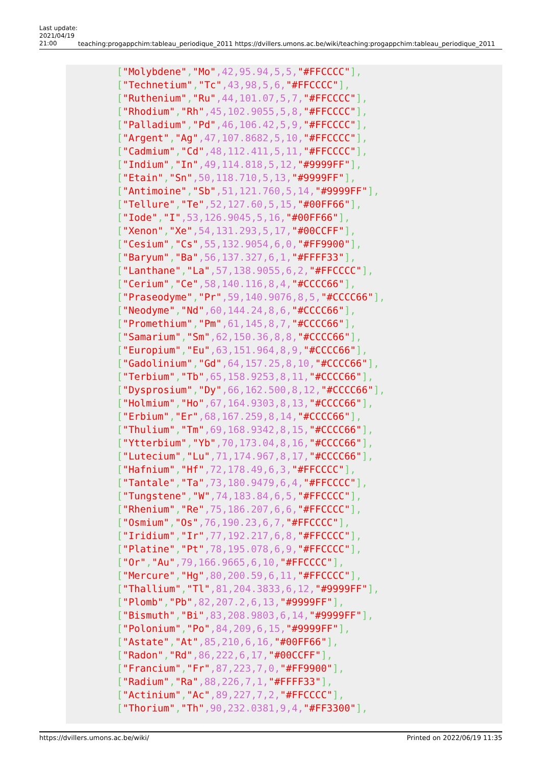Last update: 2021/04/19 21:00
teaching:progappchim:tableau_periodique_2011 https://dvillers.umons.ac.be/wiki/teaching:progappchim:tableau_periodique_2011
["Molybdene","Mo",42,95.94,5,5,"#FFCCCC"],
["Technetium","Tc",43,98,5,6,"#FFCCCC"],
["Ruthenium","Ru",44,101.07,5,7,"#FFCCCC"],
["Rhodium","Rh",45,102.9055,5,8,"#FFCCCC"],
["Palladium","Pd",46,106.42,5,9,"#FFCCCC"],
["Argent","Ag",47,107.8682,5,10,"#FFCCCC"],
["Cadmium","Cd",48,112.411,5,11,"#FFCCCC"],
["Indium","In",49,114.818,5,12,"#9999FF"],
["Etain","Sn",50,118.710,5,13,"#9999FF"],
["Antimoine","Sb",51,121.760,5,14,"#9999FF"],
["Tellure","Te",52,127.60,5,15,"#00FF66"],
["Iode","I",53,126.9045,5,16,"#00FF66"],
["Xenon","Xe",54,131.293,5,17,"#00CCFF"],
["Cesium","Cs",55,132.9054,6,0,"#FF9900"],
["Baryum","Ba",56,137.327,6,1,"#FFFF33"],
["Lanthane","La",57,138.9055,6,2,"#FFCCCC"],
["Cerium","Ce",58,140.116,8,4,"#CCCC66"],
["Praseodyme","Pr",59,140.9076,8,5,"#CCCC66"],
["Neodyme","Nd",60,144.24,8,6,"#CCCC66"],
["Promethium","Pm",61,145,8,7,"#CCCC66"],
["Samarium","Sm",62,150.36,8,8,"#CCCC66"],
["Europium","Eu",63,151.964,8,9,"#CCCC66"],
["Gadolinium","Gd",64,157.25,8,10,"#CCCC66"],
["Terbium","Tb",65,158.9253,8,11,"#CCCC66"],
["Dysprosium","Dy",66,162.500,8,12,"#CCCC66"],
["Holmium","Ho",67,164.9303,8,13,"#CCCC66"],
["Erbium","Er",68,167.259,8,14,"#CCCC66"],
["Thulium","Tm",69,168.9342,8,15,"#CCCC66"],
["Ytterbium","Yb",70,173.04,8,16,"#CCCC66"],
["Lutecium","Lu",71,174.967,8,17,"#CCCC66"],
["Hafnium","Hf",72,178.49,6,3,"#FFCCCC"],
["Tantale","Ta",73,180.9479,6,4,"#FFCCCC"],
["Tungstene","W",74,183.84,6,5,"#FFCCCC"],
["Rhenium","Re",75,186.207,6,6,"#FFCCCC"],
["Osmium","Os",76,190.23,6,7,"#FFCCCC"],
["Iridium","Ir",77,192.217,6,8,"#FFCCCC"],
["Platine","Pt",78,195.078,6,9,"#FFCCCC"],
["Or","Au",79,166.9665,6,10,"#FFCCCC"],
["Mercure","Hg",80,200.59,6,11,"#FFCCCC"],
["Thallium","Tl",81,204.3833,6,12,"#9999FF"],
["Plomb","Pb",82,207.2,6,13,"#9999FF"],
["Bismuth","Bi",83,208.9803,6,14,"#9999FF"],
["Polonium","Po",84,209,6,15,"#9999FF"],
["Astate","At",85,210,6,16,"#00FF66"],
["Radon","Rd",86,222,6,17,"#00CCFF"],
["Francium","Fr",87,223,7,0,"#FF9900"],
["Radium","Ra",88,226,7,1,"#FFFF33"],
["Actinium","Ac",89,227,7,2,"#FFCCCC"],
["Thorium","Th",90,232.0381,9,4,"#FF3300"],
https://dvillers.umons.ac.be/wiki/ Printed on 2022/06/19 11:35